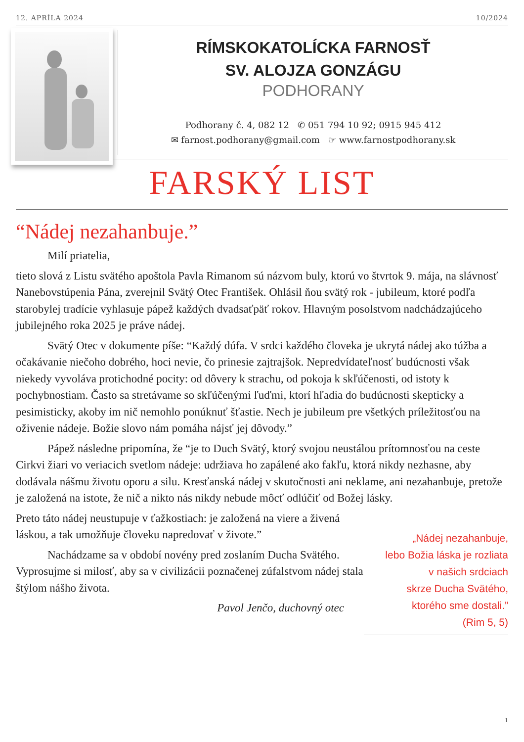12. APRÍLA 2024 10/2024
RÍMSKOKATOLÍCKA FARNOSŤ
SV. ALOJZA GONZÁGU
PODHORANY
Podhorany č. 4, 082 12 ✆ 051 794 10 92; 0915 945 412
✉ farnost.podhorany@gmail.com ☞ www.farnostpodhorany.sk
FARSKÝ LIST
“Nádej nezahanbuje.”
Milí priatelia,
tieto slová z Listu svätého apoštola Pavla Rimanom sú názvom buly, ktorú vo štvrtok 9. mája, na slávnosť Nanebovstúpenia Pána, zverejnil Svätý Otec František. Ohlásil ňou svätý rok - jubileum, ktoré podľa starobylej tradície vyhlasuje pápež každých dvadsaťpäť rokov. Hlavným posolstvom nadchádzajúceho jubilejného roka 2025 je práve nádej.
Svätý Otec v dokumente píše: “Každý dúfa. V srdci každého človeka je ukrytá nádej ako túžba a očakávanie niečoho dobrého, hoci nevie, čo prinesie zajtrajšok. Nepredvídateľnosť budúcnosti však niekedy vyvoláva protichodné pocity: od dôvery k strachu, od pokoja k skľúčenosti, od istoty k pochybnostiam. Často sa stretávame so skľúčenými ľuďmi, ktorí hľadia do budúcnosti skepticky a pesimisticky, akoby im nič nemohlo ponúknuť šťastie. Nech je jubileum pre všetkých príležitosťou na oživenie nádeje. Božie slovo nám pomáha nájsť jej dôvody.”
Pápež následne pripomína, že “je to Duch Svätý, ktorý svojou neustálou prítomnosťou na ceste Cirkvi žiari vo veriacich svetlom nádeje: udržiava ho zapálené ako fakľu, ktorá nikdy nezhasne, aby dodávala nášmu životu oporu a silu. Kresťanská nádej v skutočnosti ani neklame, ani nezahanbuje, pretože je založená na istote, že nič a nikto nás nikdy nebude môcť odlúčiť od Božej lásky.
Preto táto nádej neustupuje v ťažkostiach: je založená na viere a živená láskou, a tak umožňuje človeku napredovať v živote.”
Nachádzame sa v období novény pred zoslaním Ducha Svätého. Vyprosujme si milosť, aby sa v civilizácii poznačenej zúfalstvom nádej stala štýlom nášho života.
Pavol Jenčo, duchovný otec
„Nádej nezahanbuje,
lebo Božia láska je rozliata
v našich srdciach
skrze Ducha Svätého,
ktorého sme dostali.”
(Rim 5, 5)
1